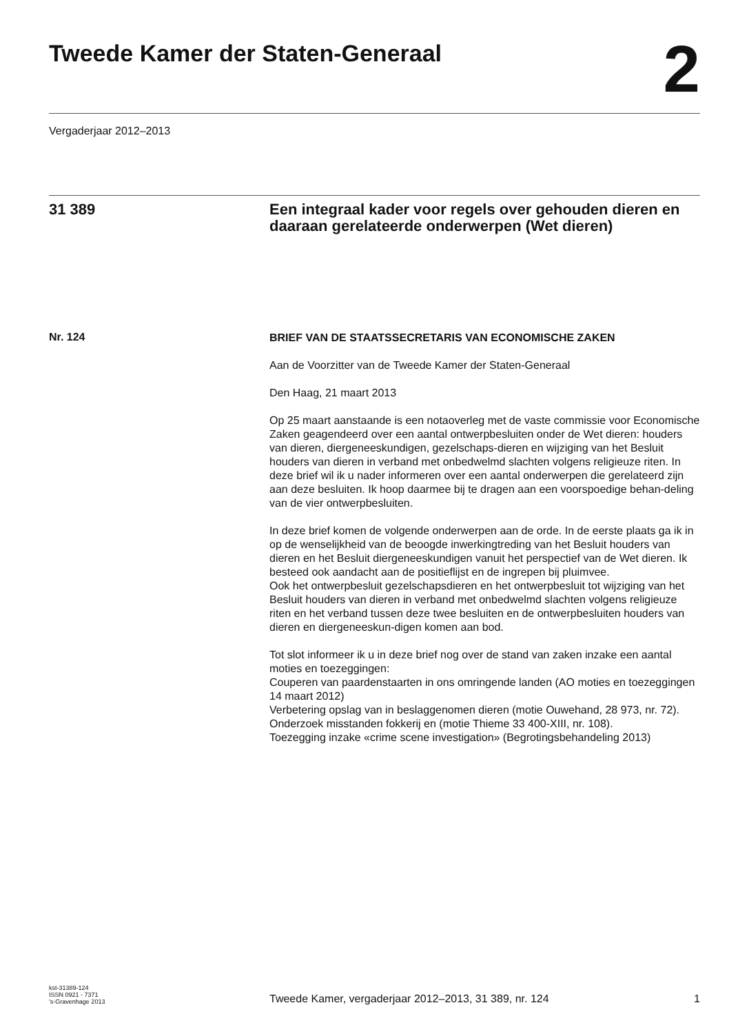Tweede Kamer der Staten-Generaal
2
Vergaderjaar 2012–2013
31 389 Een integraal kader voor regels over gehouden dieren en daaraan gerelateerde onderwerpen (Wet dieren)
Nr. 124
BRIEF VAN DE STAATSSECRETARIS VAN ECONOMISCHE ZAKEN
Aan de Voorzitter van de Tweede Kamer der Staten-Generaal
Den Haag, 21 maart 2013
Op 25 maart aanstaande is een notaoverleg met de vaste commissie voor Economische Zaken geagendeerd over een aantal ontwerpbesluiten onder de Wet dieren: houders van dieren, diergeneeskundigen, gezelschaps-dieren en wijziging van het Besluit houders van dieren in verband met onbedwelmd slachten volgens religieuze riten. In deze brief wil ik u nader informeren over een aantal onderwerpen die gerelateerd zijn aan deze besluiten. Ik hoop daarmee bij te dragen aan een voorspoedige behan-deling van de vier ontwerpbesluiten.
In deze brief komen de volgende onderwerpen aan de orde. In de eerste plaats ga ik in op de wenselijkheid van de beoogde inwerkingtreding van het Besluit houders van dieren en het Besluit diergeneeskundigen vanuit het perspectief van de Wet dieren. Ik besteed ook aandacht aan de positieflijst en de ingrepen bij pluimvee.
Ook het ontwerpbesluit gezelschapsdieren en het ontwerpbesluit tot wijziging van het Besluit houders van dieren in verband met onbedwelmd slachten volgens religieuze riten en het verband tussen deze twee besluiten en de ontwerpbesluiten houders van dieren en diergeneeskun-digen komen aan bod.
Tot slot informeer ik u in deze brief nog over de stand van zaken inzake een aantal moties en toezeggingen:
Couperen van paardenstaarten in ons omringende landen (AO moties en toezeggingen 14 maart 2012)
Verbetering opslag van in beslaggenomen dieren (motie Ouwehand, 28 973, nr. 72).
Onderzoek misstanden fokkerij en (motie Thieme 33 400-XIII, nr. 108).
Toezegging inzake «crime scene investigation» (Begrotingsbehandeling 2013)
kst-31389-124
ISSN 0921 - 7371
’s-Gravenhage 2013
Tweede Kamer, vergaderjaar 2012–2013, 31 389, nr. 124
1